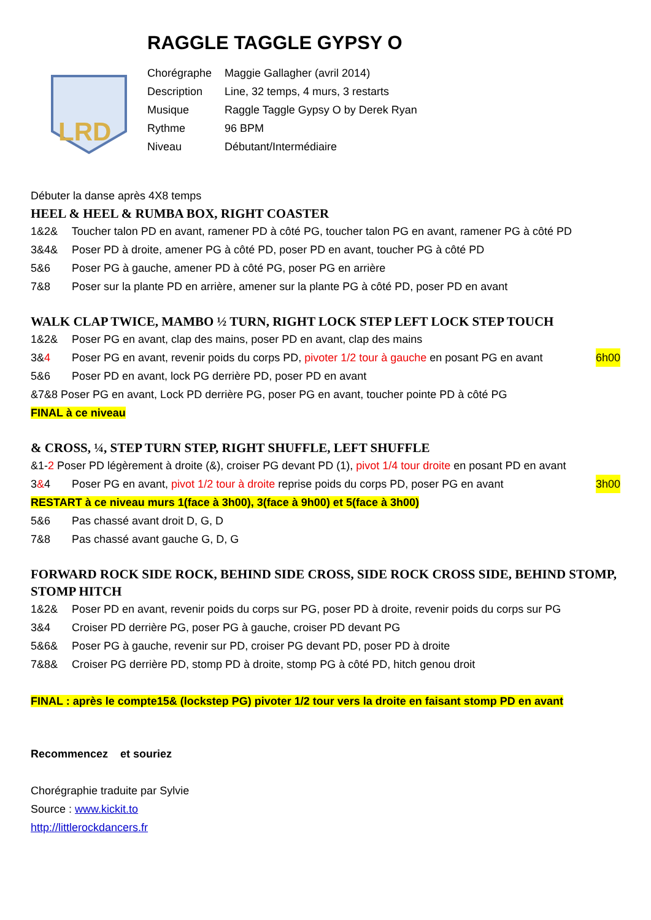RAGGLE TAGGLE GYPSY O
LRD
Chorégraphe Maggie Gallagher (avril 2014)
Description Line, 32 temps, 4 murs, 3 restarts
Musique Raggle Taggle Gypsy O by Derek Ryan
Rythme 96 BPM
Niveau Débutant/Intermédiaire
Débuter la danse après 4X8 temps
HEEL & HEEL & RUMBA BOX, RIGHT COASTER
1&2& Toucher talon PD en avant, ramener PD à côté PG, toucher talon PG en avant, ramener PG à côté PD
3&4& Poser PD à droite, amener PG à côté PD, poser PD en avant, toucher PG à côté PD
5&6 Poser PG à gauche, amener PD à côté PG, poser PG en arrière
7&8 Poser sur la plante PD en arrière, amener sur la plante PG à côté PD, poser PD en avant
WALK CLAP TWICE, MAMBO ½ TURN, RIGHT LOCK STEP LEFT LOCK STEP TOUCH
1&2& Poser PG en avant, clap des mains, poser PD en avant, clap des mains
3&4 Poser PG en avant, revenir poids du corps PD, pivoter 1/2 tour à gauche en posant PG en avant 6h00
5&6 Poser PD en avant, lock PG derrière PD, poser PD en avant
&7&8 Poser PG en avant, Lock PD derrière PG, poser PG en avant, toucher pointe PD à côté PG
FINAL à ce niveau
& CROSS, ¼, STEP TURN STEP, RIGHT SHUFFLE, LEFT SHUFFLE
&1-2 Poser PD légèrement à droite (&), croiser PG devant PD (1), pivot 1/4 tour droite en posant PD en avant
3&4 Poser PG en avant, pivot 1/2 tour à droite reprise poids du corps PD, poser PG en avant 3h00
RESTART à ce niveau murs 1(face à 3h00), 3(face à 9h00) et 5(face à 3h00)
5&6 Pas chassé avant droit D, G, D
7&8 Pas chassé avant gauche G, D, G
FORWARD ROCK SIDE ROCK, BEHIND SIDE CROSS, SIDE ROCK CROSS SIDE, BEHIND STOMP, STOMP HITCH
1&2& Poser PD en avant, revenir poids du corps sur PG, poser PD à droite, revenir poids du corps sur PG
3&4 Croiser PD derrière PG, poser PG à gauche, croiser PD devant PG
5&6& Poser PG à gauche, revenir sur PD, croiser PG devant PD, poser PD à droite
7&8& Croiser PG derrière PD, stomp PD à droite, stomp PG à côté PD, hitch genou droit
FINAL : après le compte15& (lockstep PG) pivoter 1/2 tour vers la droite en faisant stomp PD en avant
Recommencez et souriez
Chorégraphie traduite par Sylvie
Source : www.kickit.to
http://littlerockdancers.fr